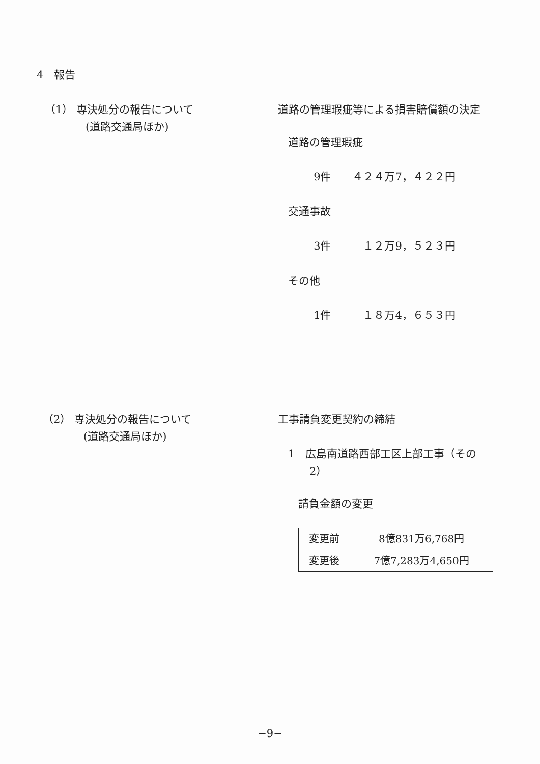4　報告
（1） 専決処分の報告について
(道路交通局ほか)
道路の管理瑕疵等による損害賠償額の決定
道路の管理瑕疵
9件　　４２４万7，４２２円
交通事故
3件　　　１２万9，５２３円
その他
1件　　　１８万4，６５３円
（2） 専決処分の報告について
(道路交通局ほか)
工事請負変更契約の締結
1　広島南道路西部工区上部工事（その
　　2）
請負金額の変更
| 変更前 | 8億831万6,768円 |
| 変更後 | 7億7,283万4,650円 |
−9−